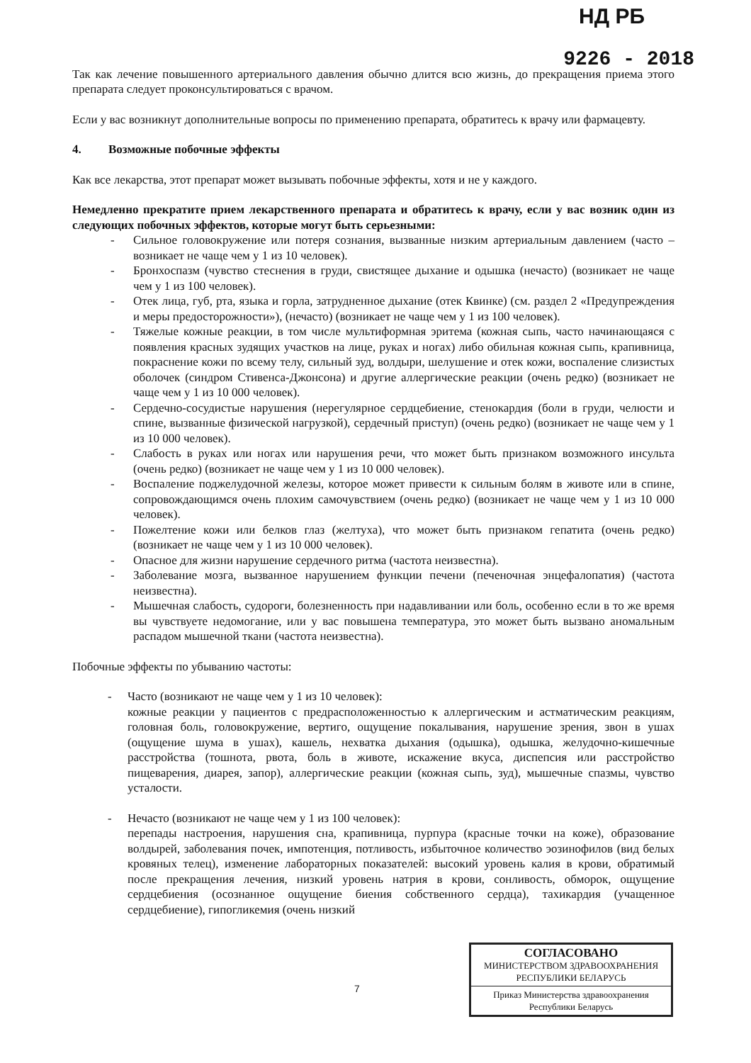НД РБ
9226 - 2018
Так как лечение повышенного артериального давления обычно длится всю жизнь, до прекращения приема этого препарата следует проконсультироваться с врачом.
Если у вас возникнут дополнительные вопросы по применению препарата, обратитесь к врачу или фармацевту.
4. Возможные побочные эффекты
Как все лекарства, этот препарат может вызывать побочные эффекты, хотя и не у каждого.
Немедленно прекратите прием лекарственного препарата и обратитесь к врачу, если у вас возник один из следующих побочных эффектов, которые могут быть серьезными:
- Сильное головокружение или потеря сознания, вызванные низким артериальным давлением (часто – возникает не чаще чем у 1 из 10 человек).
- Бронхоспазм (чувство стеснения в груди, свистящее дыхание и одышка (нечасто) (возникает не чаще чем у 1 из 100 человек).
- Отек лица, губ, рта, языка и горла, затрудненное дыхание (отек Квинке) (см. раздел 2 «Предупреждения и меры предосторожности»), (нечасто) (возникает не чаще чем у 1 из 100 человек).
- Тяжелые кожные реакции, в том числе мультиформная эритема (кожная сыпь, часто начинающаяся с появления красных зудящих участков на лице, руках и ногах) либо обильная кожная сыпь, крапивница, покраснение кожи по всему телу, сильный зуд, волдыри, шелушение и отек кожи, воспаление слизистых оболочек (синдром Стивенса-Джонсона) и другие аллергические реакции (очень редко) (возникает не чаще чем у 1 из 10 000 человек).
- Сердечно-сосудистые нарушения (нерегулярное сердцебиение, стенокардия (боли в груди, челюсти и спине, вызванные физической нагрузкой), сердечный приступ) (очень редко) (возникает не чаще чем у 1 из 10 000 человек).
- Слабость в руках или ногах или нарушения речи, что может быть признаком возможного инсульта (очень редко) (возникает не чаще чем у 1 из 10 000 человек).
- Воспаление поджелудочной железы, которое может привести к сильным болям в животе или в спине, сопровождающимся очень плохим самочувствием (очень редко) (возникает не чаще чем у 1 из 10 000 человек).
- Пожелтение кожи или белков глаз (желтуха), что может быть признаком гепатита (очень редко) (возникает не чаще чем у 1 из 10 000 человек).
- Опасное для жизни нарушение сердечного ритма (частота неизвестна).
- Заболевание мозга, вызванное нарушением функции печени (печеночная энцефалопатия) (частота неизвестна).
- Мышечная слабость, судороги, болезненность при надавливании или боль, особенно если в то же время вы чувствуете недомогание, или у вас повышена температура, это может быть вызвано аномальным распадом мышечной ткани (частота неизвестна).
Побочные эффекты по убыванию частоты:
- Часто (возникают не чаще чем у 1 из 10 человек):
кожные реакции у пациентов с предрасположенностью к аллергическим и астматическим реакциям, головная боль, головокружение, вертиго, ощущение покалывания, нарушение зрения, звон в ушах (ощущение шума в ушах), кашель, нехватка дыхания (одышка), одышка, желудочно-кишечные расстройства (тошнота, рвота, боль в животе, искажение вкуса, диспепсия или расстройство пищеварения, диарея, запор), аллергические реакции (кожная сыпь, зуд), мышечные спазмы, чувство усталости.
- Нечасто (возникают не чаще чем у 1 из 100 человек):
перепады настроения, нарушения сна, крапивница, пурпура (красные точки на коже), образование волдырей, заболевания почек, импотенция, потливость, избыточное количество эозинофилов (вид белых кровяных телец), изменение лабораторных показателей: высокий уровень калия в крови, обратимый после прекращения лечения, низкий уровень натрия в крови, сонливость, обморок, ощущение сердцебиения (осознанное ощущение биения собственного сердца), тахикардия (учащенное сердцебиение), гипогликемия (очень низкий
7
СОГЛАСОВАНО
МИНИСТЕРСТВОМ ЗДРАВООХРАНЕНИЯ
РЕСПУБЛИКИ БЕЛАРУСЬ
Приказ Министерства здравоохранения
Республики Беларусь